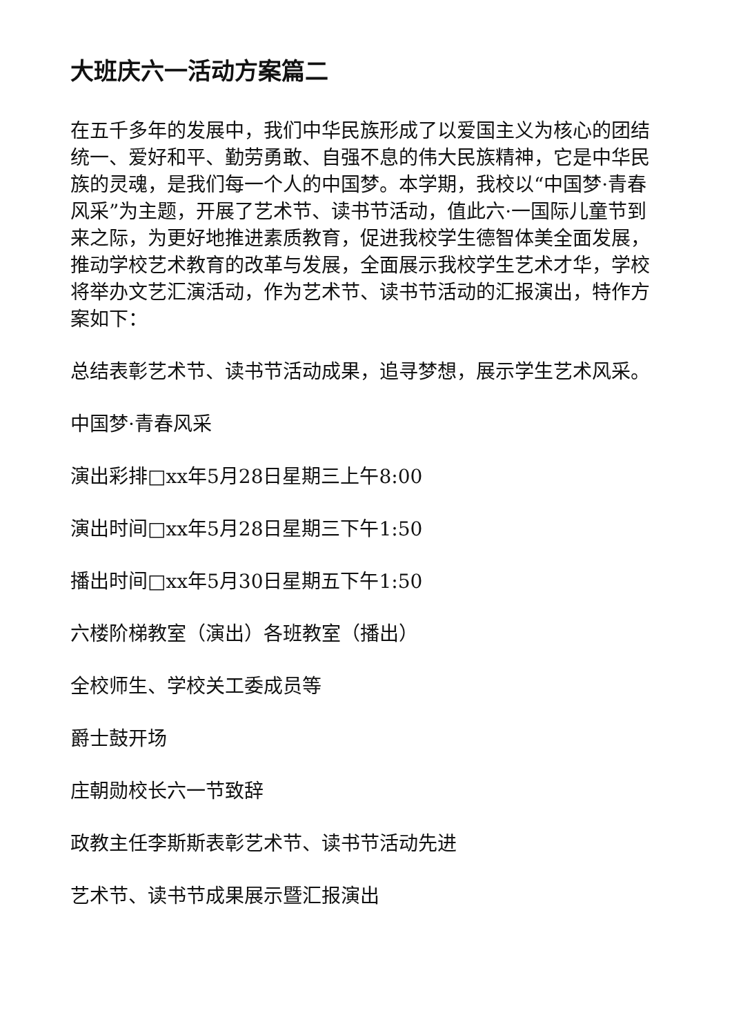大班庆六一活动方案篇二
在五千多年的发展中，我们中华民族形成了以爱国主义为核心的团结统一、爱好和平、勤劳勇敢、自强不息的伟大民族精神，它是中华民族的灵魂，是我们每一个人的中国梦。本学期，我校以“中国梦·青春风采”为主题，开展了艺术节、读书节活动，值此六·一国际儿童节到来之际，为更好地推进素质教育，促进我校学生德智体美全面发展，推动学校艺术教育的改革与发展，全面展示我校学生艺术才华，学校将举办文艺汇演活动，作为艺术节、读书节活动的汇报演出，特作方案如下：
总结表彰艺术节、读书节活动成果，追寻梦想，展示学生艺术风采。
中国梦·青春风采
演出彩排□xx年5月28日星期三上午8:00
演出时间□xx年5月28日星期三下午1:50
播出时间□xx年5月30日星期五下午1:50
六楼阶梯教室（演出）各班教室（播出）
全校师生、学校关工委成员等
爵士鼓开场
庄朝勋校长六一节致辞
政教主任李斯斯表彰艺术节、读书节活动先进
艺术节、读书节成果展示暨汇报演出